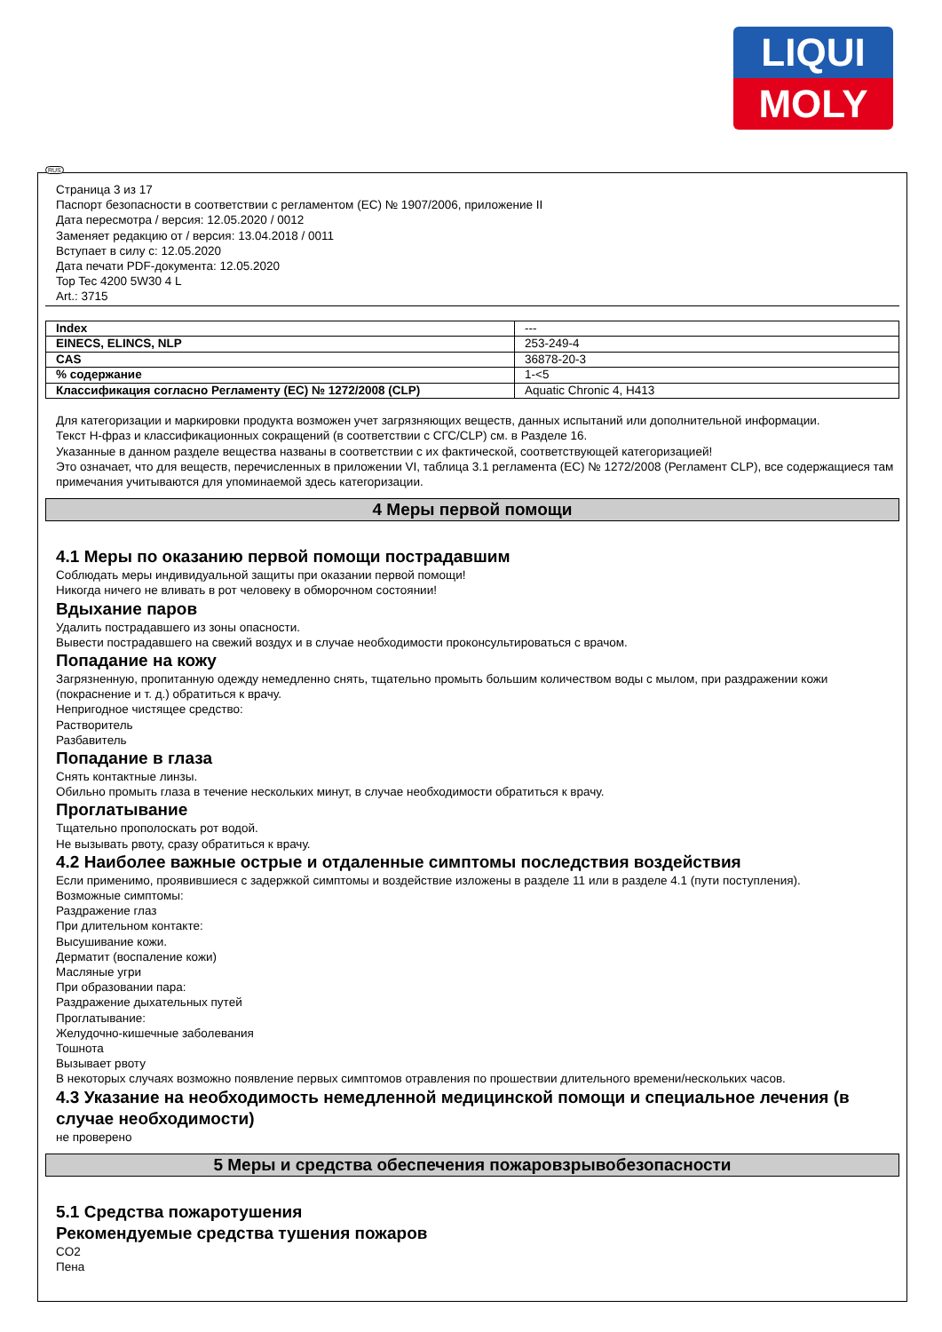LIQUI
MOLY
RUS
Страница 3 из 17
Паспорт безопасности в соответствии с регламентом (ЕС) № 1907/2006, приложение II
Дата пересмотра / версия: 12.05.2020 / 0012
Заменяет редакцию от / версия: 13.04.2018 / 0011
Вступает в силу с: 12.05.2020
Дата печати PDF-документа: 12.05.2020
Top Tec 4200 5W30 4 L
Art.: 3715
| Index | --- |
| EINECS, ELINCS, NLP | 253-249-4 |
| CAS | 36878-20-3 |
| % содержание | 1-<5 |
| Классификация согласно Регламенту (ЕС) № 1272/2008 (CLP) | Aquatic Chronic 4, H413 |
Для категоризации и маркировки продукта возможен учет загрязняющих веществ, данных испытаний или дополнительной информации.
Текст H-фраз и классификационных сокращений (в соответствии с СГС/CLP) см. в Разделе 16.
Указанные в данном разделе вещества названы в соответствии с их фактической, соответствующей категоризацией!
Это означает, что для веществ, перечисленных в приложении VI, таблица 3.1 регламента (ЕС) № 1272/2008 (Регламент CLP), все содержащиеся там примечания учитываются для упоминаемой здесь категоризации.
4 Меры первой помощи
4.1 Меры по оказанию первой помощи пострадавшим
Соблюдать меры индивидуальной защиты при оказании первой помощи!
Никогда ничего не вливать в рот человеку в обморочном состоянии!
Вдыхание паров
Удалить пострадавшего из зоны опасности.
Вывести пострадавшего на свежий воздух и в случае необходимости проконсультироваться с врачом.
Попадание на кожу
Загрязненную, пропитанную одежду немедленно снять, тщательно промыть большим количеством воды с мылом, при раздражении кожи (покраснение и т. д.) обратиться к врачу.
Непригодное чистящее средство:
Растворитель
Разбавитель
Попадание в глаза
Снять контактные линзы.
Обильно промыть глаза в течение нескольких минут, в случае необходимости обратиться к врачу.
Проглатывание
Тщательно прополоскать рот водой.
Не вызывать рвоту, сразу обратиться к врачу.
4.2 Наиболее важные острые и отдаленные симптомы последствия воздействия
Если применимо, проявившиеся с задержкой симптомы и воздействие изложены в разделе 11 или в разделе 4.1 (пути поступления).
Возможные симптомы:
Раздражение глаз
При длительном контакте:
Высушивание кожи.
Дерматит (воспаление кожи)
Масляные угри
При образовании пара:
Раздражение дыхательных путей
Проглатывание:
Желудочно-кишечные заболевания
Тошнота
Вызывает рвоту
В некоторых случаях возможно появление первых симптомов отравления по прошествии длительного времени/нескольких часов.
4.3 Указание на необходимость немедленной медицинской помощи и специальное лечения (в случае необходимости)
не проверено
5 Меры и средства обеспечения пожаровзрывобезопасности
5.1 Средства пожаротушения
Рекомендуемые средства тушения пожаров
CO2
Пена